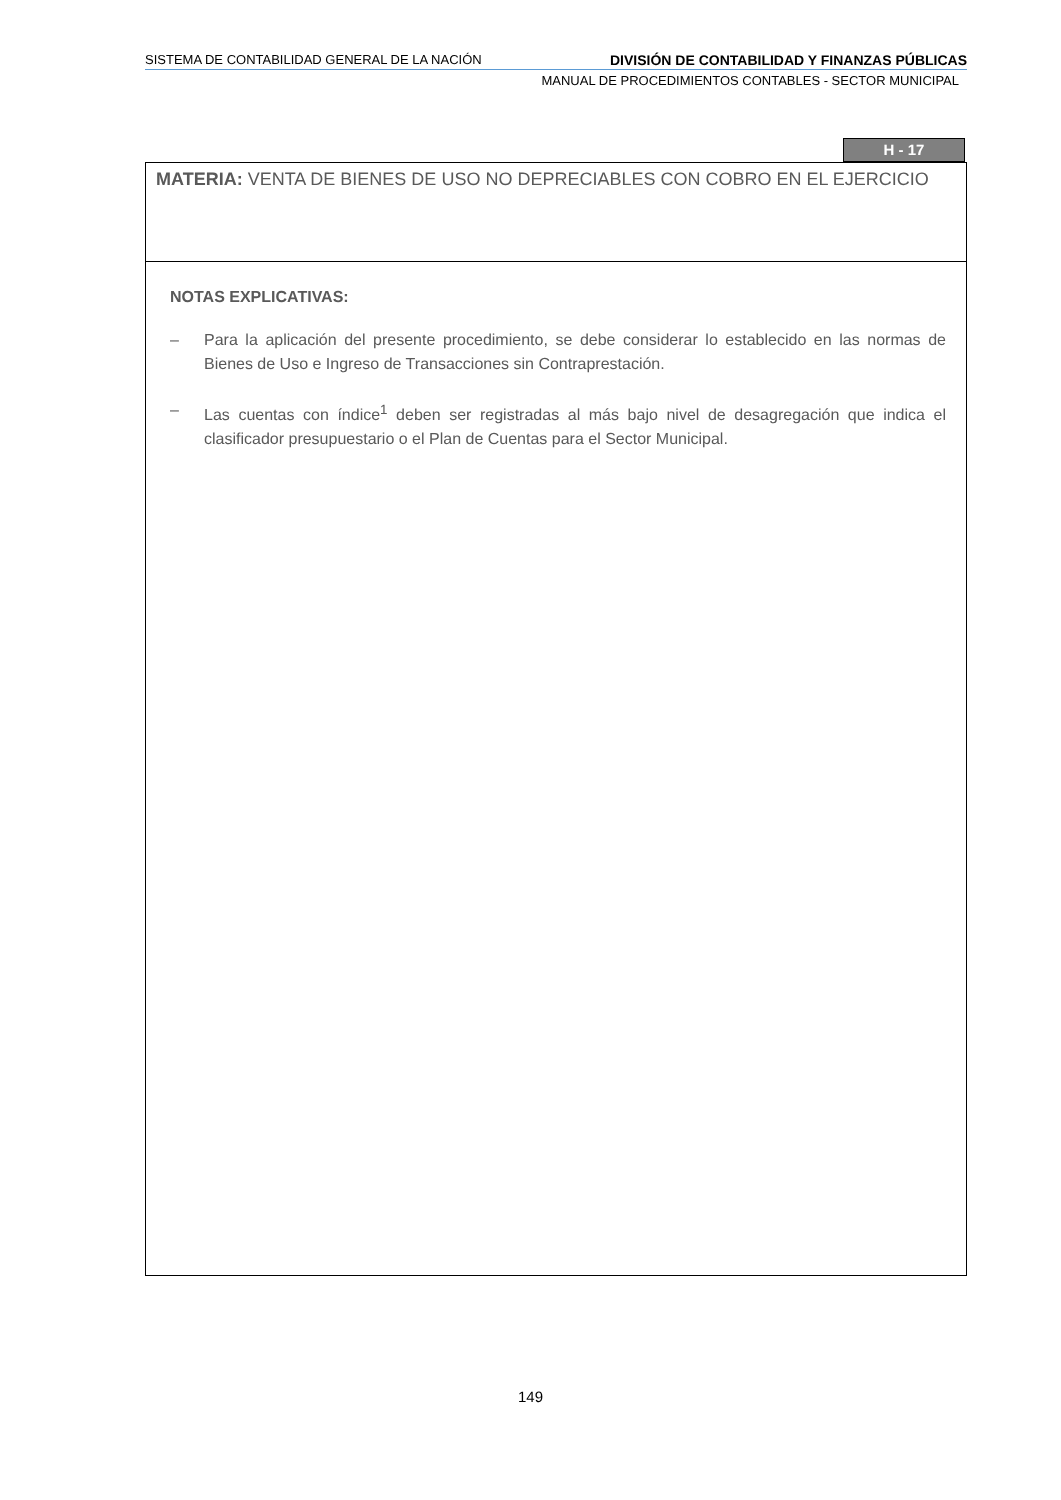SISTEMA DE CONTABILIDAD GENERAL DE LA NACIÓN DIVISIÓN DE CONTABILIDAD Y FINANZAS PÚBLICAS
MANUAL DE PROCEDIMIENTOS CONTABLES - SECTOR MUNICIPAL
H - 17
MATERIA: VENTA DE BIENES DE USO NO DEPRECIABLES CON COBRO EN EL EJERCICIO
NOTAS EXPLICATIVAS:
– Para la aplicación del presente procedimiento, se debe considerar lo establecido en las normas de Bienes de Uso e Ingreso de Transacciones sin Contraprestación.
– Las cuentas con índice<sup>1</sup> deben ser registradas al más bajo nivel de desagregación que indica el clasificador presupuestario o el Plan de Cuentas para el Sector Municipal.
149